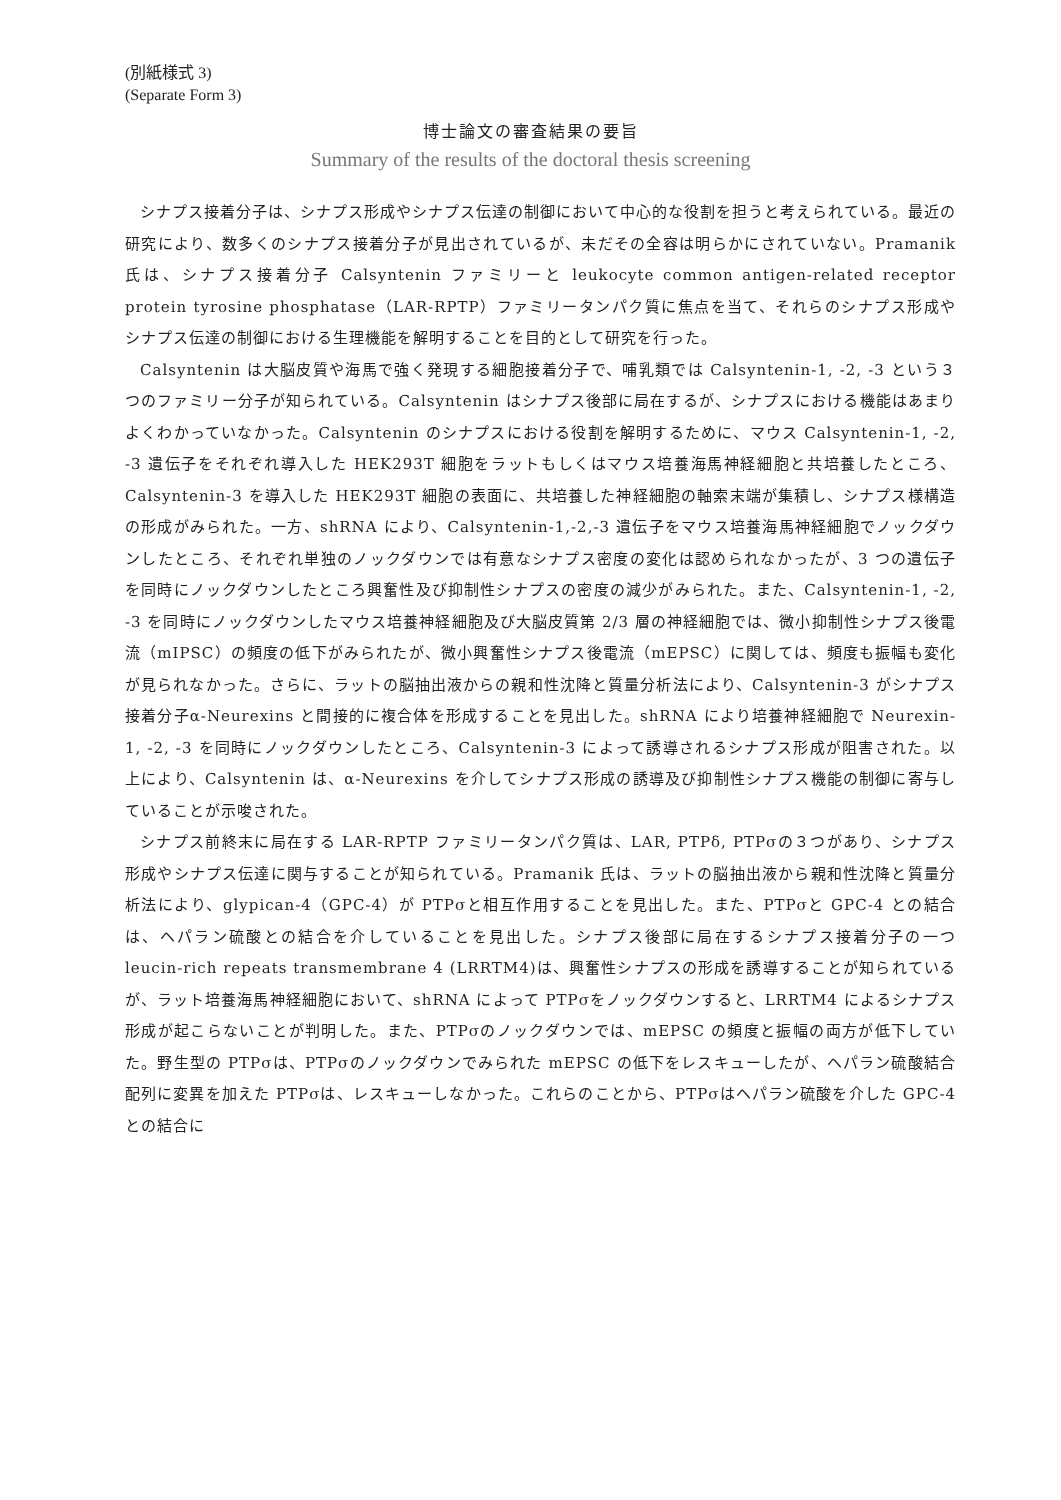(別紙様式 3)
(Separate Form 3)
博士論文の審査結果の要旨
Summary of the results of the doctoral thesis screening
シナプス接着分子は、シナプス形成やシナプス伝達の制御において中心的な役割を担うと考えられている。最近の研究により、数多くのシナプス接着分子が見出されているが、未だその全容は明らかにされていない。Pramanik 氏は、シナプス接着分子 Calsyntenin ファミリーと leukocyte common antigen-related receptor protein tyrosine phosphatase（LAR-RPTP）ファミリータンパク質に焦点を当て、それらのシナプス形成やシナプス伝達の制御における生理機能を解明することを目的として研究を行った。
Calsyntenin は大脳皮質や海馬で強く発現する細胞接着分子で、哺乳類では Calsyntenin-1, -2, -3 という３つのファミリー分子が知られている。Calsyntenin はシナプス後部に局在するが、シナプスにおける機能はあまりよくわかっていなかった。Calsyntenin のシナプスにおける役割を解明するために、マウス Calsyntenin-1, -2, -3 遺伝子をそれぞれ導入した HEK293T 細胞をラットもしくはマウス培養海馬神経細胞と共培養したところ、Calsyntenin-3 を導入した HEK293T 細胞の表面に、共培養した神経細胞の軸索末端が集積し、シナプス様構造の形成がみられた。一方、shRNA により、Calsyntenin-1,-2,-3 遺伝子をマウス培養海馬神経細胞でノックダウンしたところ、それぞれ単独のノックダウンでは有意なシナプス密度の変化は認められなかったが、3 つの遺伝子を同時にノックダウンしたところ興奮性及び抑制性シナプスの密度の減少がみられた。また、Calsyntenin-1, -2, -3 を同時にノックダウンしたマウス培養神経細胞及び大脳皮質第 2/3 層の神経細胞では、微小抑制性シナプス後電流（mIPSC）の頻度の低下がみられたが、微小興奮性シナプス後電流（mEPSC）に関しては、頻度も振幅も変化が見られなかった。さらに、ラットの脳抽出液からの親和性沈降と質量分析法により、Calsyntenin-3 がシナプス接着分子α-Neurexins と間接的に複合体を形成することを見出した。shRNA により培養神経細胞で Neurexin-1, -2, -3 を同時にノックダウンしたところ、Calsyntenin-3 によって誘導されるシナプス形成が阻害された。以上により、Calsyntenin は、α-Neurexins を介してシナプス形成の誘導及び抑制性シナプス機能の制御に寄与していることが示唆された。
シナプス前終末に局在する LAR-RPTP ファミリータンパク質は、LAR, PTPδ, PTPσの３つがあり、シナプス形成やシナプス伝達に関与することが知られている。Pramanik 氏は、ラットの脳抽出液から親和性沈降と質量分析法により、glypican-4（GPC-4）が PTPσと相互作用することを見出した。また、PTPσと GPC-4 との結合は、ヘパラン硫酸との結合を介していることを見出した。シナプス後部に局在するシナプス接着分子の一つ leucin-rich repeats transmembrane 4 (LRRTM4)は、興奮性シナプスの形成を誘導することが知られているが、ラット培養海馬神経細胞において、shRNA によって PTPσをノックダウンすると、LRRTM4 によるシナプス形成が起こらないことが判明した。また、PTPσのノックダウンでは、mEPSC の頻度と振幅の両方が低下していた。野生型の PTPσは、PTPσのノックダウンでみられた mEPSC の低下をレスキューしたが、ヘパラン硫酸結合配列に変異を加えた PTPσは、レスキューしなかった。これらのことから、PTPσはヘパラン硫酸を介した GPC-4 との結合に